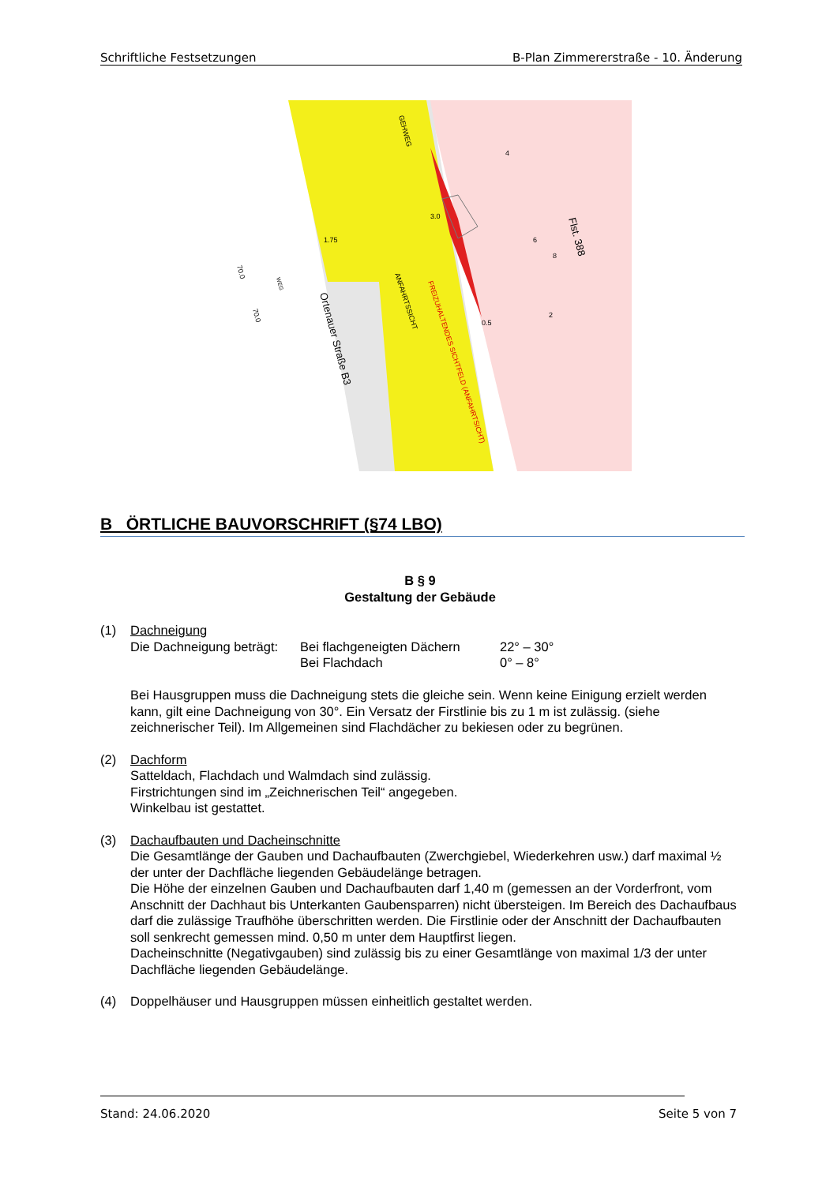Schriftliche Festsetzungen B-Plan Zimmererstraße - 10. Änderung
ANFAHRTSSICHT
FREIZUHALTENDES SICHTFELD (ANFAHRTSICHT)
GEHWEG
Ortenauer Straße B3
Flst. 388
3.0
1.75
0.5
70.0
70.0
WEG
4
6
8
2
B ÖRTLICHE BAUVORSCHRIFT (§74 LBO)
B § 9
Gestaltung der Gebäude
(1) Dachneigung
Die Dachneigung beträgt:
Bei flachgeneigten Dächern
Bei Flachdach
22° – 30°
0° – 8°
Bei Hausgruppen muss die Dachneigung stets die gleiche sein. Wenn keine Einigung erzielt werden kann, gilt eine Dachneigung von 30°. Ein Versatz der Firstlinie bis zu 1 m ist zulässig. (siehe zeichnerischer Teil). Im Allgemeinen sind Flachdächer zu bekiesen oder zu begrünen.
(2) Dachform
Satteldach, Flachdach und Walmdach sind zulässig.
Firstrichtungen sind im „Zeichnerischen Teil“ angegeben.
Winkelbau ist gestattet.
(3) Dachaufbauten und Dacheinschnitte
Die Gesamtlänge der Gauben und Dachaufbauten (Zwerchgiebel, Wiederkehren usw.) darf maximal ½ der unter der Dachfläche liegenden Gebäudelänge betragen.
Die Höhe der einzelnen Gauben und Dachaufbauten darf 1,40 m (gemessen an der Vorderfront, vom Anschnitt der Dachhaut bis Unterkanten Gaubensparren) nicht übersteigen. Im Bereich des Dachaufbaus darf die zulässige Traufhöhe überschritten werden. Die Firstlinie oder der Anschnitt der Dachaufbauten soll senkrecht gemessen mind. 0,50 m unter dem Hauptfirst liegen.
Dacheinschnitte (Negativgauben) sind zulässig bis zu einer Gesamtlänge von maximal 1/3 der unter Dachfläche liegenden Gebäudelänge.
(4) Doppelhäuser und Hausgruppen müssen einheitlich gestaltet werden.
Stand: 24.06.2020 Seite 5 von 7